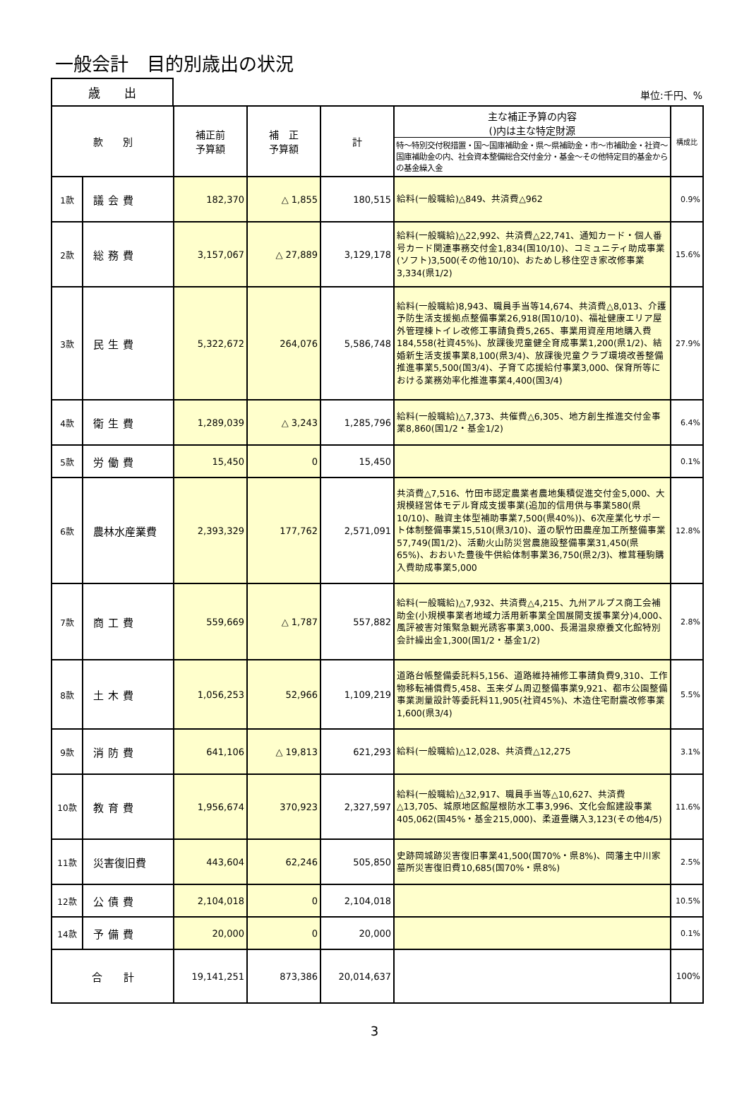一般会計　目的別歳出の状況
歳　　出
単位:千円、%
| 款 別 | | 補正前 予算額 | 補 正 予算額 | 計 | 主な補正予算の内容 ()内は主な特定財源 特～特別交付税措置・国～国庫補助金・県～県補助金・市～市補助金・社資～国庫補助金の内、社会資本整備総合交付金分・基金～その他特定目的基金からの基金繰入金 | 構成比 |
| --- | --- | --- | --- | --- | --- | --- |
| 1款 | 議会費 | 182,370 | △ 1,855 | 180,515 | 給料(一般職給)△849、共済費△962 | 0.9% |
| 2款 | 総務費 | 3,157,067 | △ 27,889 | 3,129,178 | 給料(一般職給)△22,992、共済費△22,741、通知カード・個人番号カード関連事務交付金1,834(国10/10)、コミュニティ助成事業(ソフト)3,500(その他10/10)、おためし移住空き家改修事業3,334(県1/2) | 15.6% |
| 3款 | 民生費 | 5,322,672 | 264,076 | 5,586,748 | 給料(一般職給)8,943、職員手当等14,674、共済費△8,013、介護予防生活支援拠点整備事業26,918(国10/10)、福祉健康エリア屋外管理棟トイレ改修工事請負費5,265、事業用資産用地購入費184,558(社資45%)、放課後児童健全育成事業1,200(県1/2)、結婚新生活支援事業8,100(県3/4)、放課後児童クラブ環境改善整備推進事業5,500(国3/4)、子育て応援給付事業3,000、保育所等における業務効率化推進事業4,400(国3/4) | 27.9% |
| 4款 | 衛生費 | 1,289,039 | △ 3,243 | 1,285,796 | 給料(一般職給)△7,373、共催費△6,305、地方創生推進交付金事業8,860(国1/2・基金1/2) | 6.4% |
| 5款 | 労働費 | 15,450 | 0 | 15,450 | | 0.1% |
| 6款 | 農林水産業費 | 2,393,329 | 177,762 | 2,571,091 | 共済費△7,516、竹田市認定農業者農地集積促進交付金5,000、大規模経営体モデル育成支援事業(追加的信用供与事業580(県10/10)、融資主体型補助事業7,500(県40%))、6次産業化サポート体制整備事業15,510(県3/10)、道の駅竹田農産加工所整備事業57,749(国1/2)、活動火山防災営農施設整備事業31,450(県65%)、おおいた豊後牛供給体制事業36,750(県2/3)、椎茸種駒購入費助成事業5,000 | 12.8% |
| 7款 | 商工費 | 559,669 | △ 1,787 | 557,882 | 給料(一般職給)△7,932、共済費△4,215、九州アルプス商工会補助金(小規模事業者地域力活用新事業全国展開支援事業分)4,000、風評被害対策緊急観光誘客事業3,000、長湯温泉療養文化館特別会計繰出金1,300(国1/2・基金1/2) | 2.8% |
| 8款 | 土木費 | 1,056,253 | 52,966 | 1,109,219 | 道路台帳整備委託料5,156、道路維持補修工事請負費9,310、工作物移転補償費5,458、玉来ダム周辺整備事業9,921、都市公園整備事業測量設計等委託料11,905(社資45%)、木造住宅耐震改修事業1,600(県3/4) | 5.5% |
| 9款 | 消防費 | 641,106 | △ 19,813 | 621,293 | 給料(一般職給)△12,028、共済費△12,275 | 3.1% |
| 10款 | 教育費 | 1,956,674 | 370,923 | 2,327,597 | 給料(一般職給)△32,917、職員手当等△10,627、共済費△13,705、城原地区館屋根防水工事3,996、文化会館建設事業405,062(国45%・基金215,000)、柔道畳購入3,123(その他4/5) | 11.6% |
| 11款 | 災害復旧費 | 443,604 | 62,246 | 505,850 | 史跡岡城跡災害復旧事業41,500(国70%・県8%)、岡藩主中川家墓所災害復旧費10,685(国70%・県8%) | 2.5% |
| 12款 | 公債費 | 2,104,018 | 0 | 2,104,018 | | 10.5% |
| 14款 | 予備費 | 20,000 | 0 | 20,000 | | 0.1% |
| 合 計 | | 19,141,251 | 873,386 | 20,014,637 | | 100% |
3